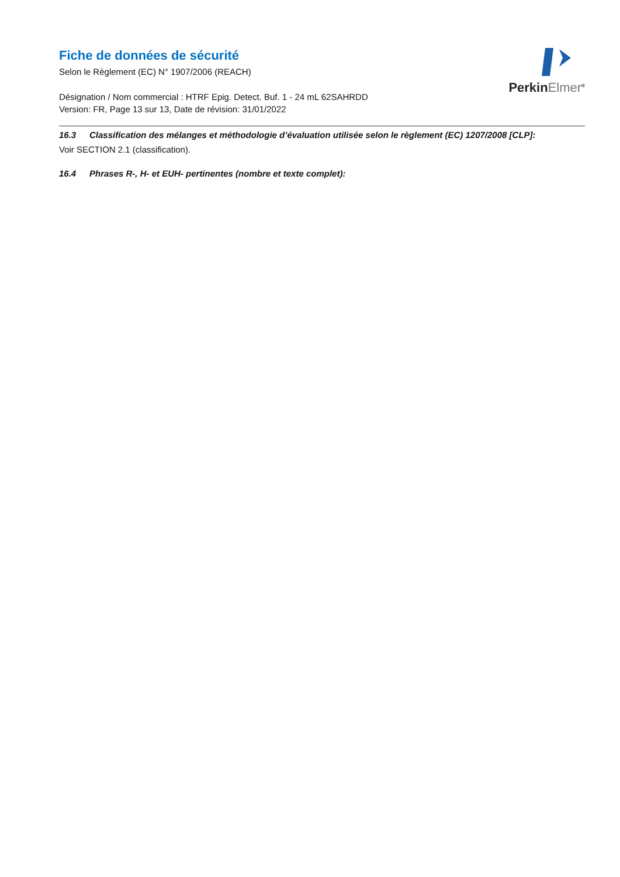Fiche de données de sécurité
Selon le Règlement (EC) N° 1907/2006 (REACH)
Désignation / Nom commercial : HTRF Epig. Detect. Buf. 1 - 24 mL 62SAHRDD
Version: FR, Page 13 sur 13, Date de révision: 31/01/2022
PerkinElmer<sup>®</sup>
16.3 Classification des mélanges et méthodologie d’évaluation utilisée selon le règlement (EC) 1207/2008 [CLP]:
Voir SECTION 2.1 (classification).
16.4 Phrases R-, H- et EUH- pertinentes (nombre et texte complet):